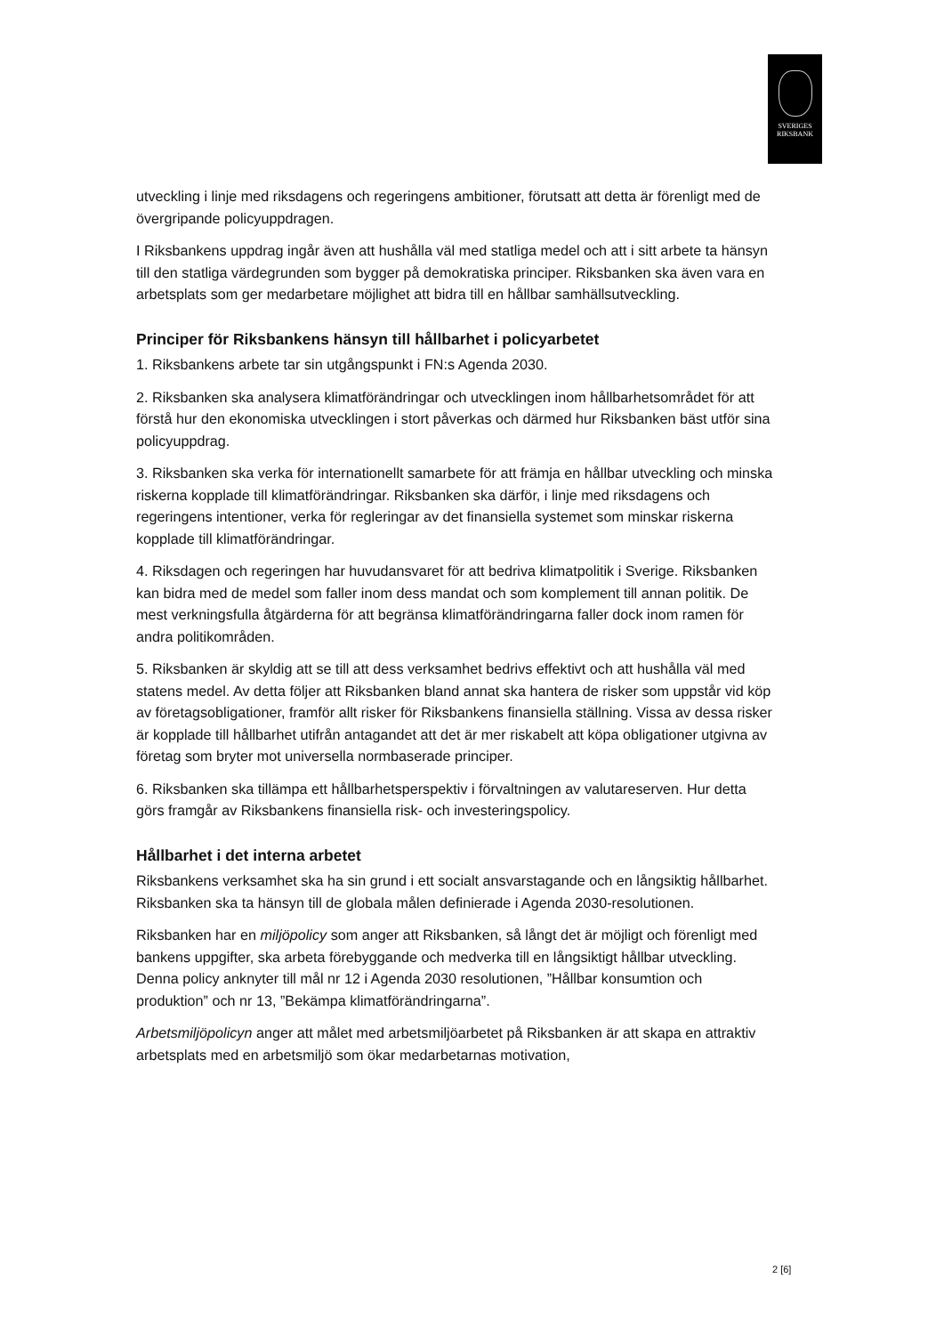SVERIGES
RIKSBANK
utveckling i linje med riksdagens och regeringens ambitioner, förutsatt att detta är förenligt med de övergripande policyuppdragen.
I Riksbankens uppdrag ingår även att hushålla väl med statliga medel och att i sitt arbete ta hänsyn till den statliga värdegrunden som bygger på demokratiska principer. Riksbanken ska även vara en arbetsplats som ger medarbetare möjlighet att bidra till en hållbar samhällsutveckling.
Principer för Riksbankens hänsyn till hållbarhet i policyarbetet
1. Riksbankens arbete tar sin utgångspunkt i FN:s Agenda 2030.
2. Riksbanken ska analysera klimatförändringar och utvecklingen inom hållbarhetsområdet för att förstå hur den ekonomiska utvecklingen i stort påverkas och därmed hur Riksbanken bäst utför sina policyuppdrag.
3. Riksbanken ska verka för internationellt samarbete för att främja en hållbar utveckling och minska riskerna kopplade till klimatförändringar. Riksbanken ska därför, i linje med riksdagens och regeringens intentioner, verka för regleringar av det finansiella systemet som minskar riskerna kopplade till klimatförändringar.
4. Riksdagen och regeringen har huvudansvaret för att bedriva klimatpolitik i Sverige. Riksbanken kan bidra med de medel som faller inom dess mandat och som komplement till annan politik. De mest verkningsfulla åtgärderna för att begränsa klimatförändringarna faller dock inom ramen för andra politikområden.
5. Riksbanken är skyldig att se till att dess verksamhet bedrivs effektivt och att hushålla väl med statens medel. Av detta följer att Riksbanken bland annat ska hantera de risker som uppstår vid köp av företagsobligationer, framför allt risker för Riksbankens finansiella ställning. Vissa av dessa risker är kopplade till hållbarhet utifrån antagandet att det är mer riskabelt att köpa obligationer utgivna av företag som bryter mot universella normbaserade principer.
6. Riksbanken ska tillämpa ett hållbarhetsperspektiv i förvaltningen av valutareserven. Hur detta görs framgår av Riksbankens finansiella risk- och investeringspolicy.
Hållbarhet i det interna arbetet
Riksbankens verksamhet ska ha sin grund i ett socialt ansvarstagande och en långsiktig hållbarhet. Riksbanken ska ta hänsyn till de globala målen definierade i Agenda 2030-resolutionen.
Riksbanken har en miljöpolicy som anger att Riksbanken, så långt det är möjligt och förenligt med bankens uppgifter, ska arbeta förebyggande och medverka till en långsiktigt hållbar utveckling. Denna policy anknyter till mål nr 12 i Agenda 2030 resolutionen, ”Hållbar konsumtion och produktion” och nr 13, ”Bekämpa klimatförändringarna”.
Arbetsmiljöpolicyn anger att målet med arbetsmiljöarbetet på Riksbanken är att skapa en attraktiv arbetsplats med en arbetsmiljö som ökar medarbetarnas motivation,
2 [6]